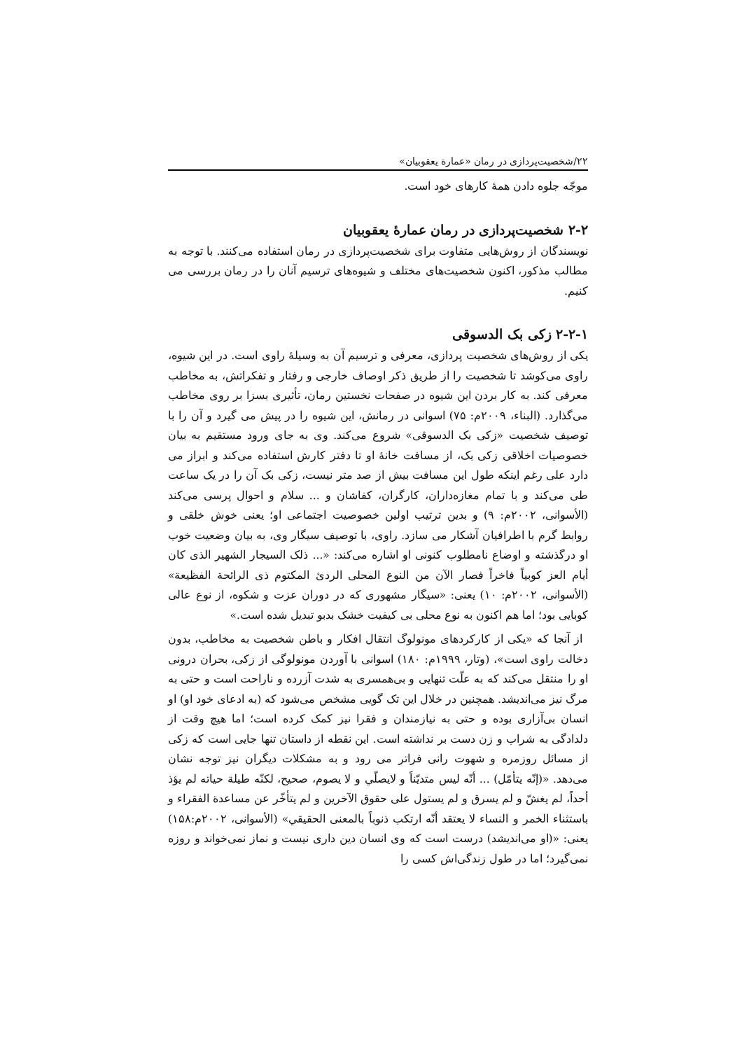۲۲/شخصیت‌پردازی در رمان «عمارة یعقوبیان»
موجّه جلوه دادن همهٔ کارهای خود است.
۲-۲ شخصیت‌پردازی در رمان عمارهٔ یعقوبیان
نویسندگان از روش‌هایی متفاوت برای شخصیت‌پردازی در رمان استفاده می‌کنند. با توجه به مطالب مذکور، اکنون شخصیت‌های مختلف و شیوه‌های ترسیم آنان را در رمان بررسی می کنیم.
۲-۲-۱ زکی بک الدسوقی
یکی از روش‌های شخصیت پردازی، معرفی و ترسیم آن به وسیلهٔ راوی است. در این شیوه، راوی می‌کوشد تا شخصیت را از طریق ذکر اوصاف خارجی و رفتار و تفکراتش، به مخاطب معرفی کند. به کار بردن این شیوه در صفحات نخستین رمان، تأثیری بسزا بر روی مخاطب می‌گذارد. (البناء، ۲۰۰۹م: ۷۵) اسوانی در رمانش، این شیوه را در پیش می گیرد و آن را با توصیف شخصیت «زکی بک الدسوقی» شروع می‌کند. وی به جای ورود مستقیم به بیان خصوصیات اخلاقی زکی بک، از مسافت خانهٔ او تا دفتر کارش استفاده می‌کند و ابراز می دارد علی رغم اینکه طول این مسافت بیش از صد متر نیست، زکی بک آن را در یک ساعت طی می‌کند و با تمام مغازه‌داران، کارگران، کفاشان و ... سلام و احوال پرسی می‌کند (الأسوانی، ۲۰۰۲م: ۹) و بدین ترتیب اولین خصوصیت اجتماعی او؛ یعنی خوش خلقی و روابط گرم با اطرافیان آشکار می سازد. راوی، با توصیف سیگار وی، به بیان وضعیت خوب او درگذشته و اوضاع نامطلوب کنونی او اشاره می‌کند: «... ذلک السیجار الشهیر الذی کان أیام العز کوبیاً فاخراً فصار الآن من النوع المحلی الردئ المکتوم ذی الرائحة الفظیعة» (الأسوانی، ۲۰۰۲م: ۱۰) یعنی: «سیگار مشهوری که در دوران عزت و شکوه، از نوع عالی کوبایی بود؛ اما هم اکنون به نوع محلی بی کیفیت خشک بدبو تبدیل شده است.»
از آنجا که «یکی از کارکردهای مونولوگ انتقال افکار و باطن شخصیت به مخاطب، بدون دخالت راوی است»، (وتار، ۱۹۹۹م: ۱۸۰) اسوانی با آوردن مونولوگی از زکی، بحران درونی او را منتقل می‌کند که به علّت تنهایی و بی‌همسری به شدت آزرده و ناراحت است و حتی به مرگ نیز می‌اندیشد. همچنین در خلال این تک گویی مشخص می‌شود که (به ادعای خود او) او انسان بی‌آزاری بوده و حتی به نیازمندان و فقرا نیز کمک کرده است؛ اما هیچ وقت از دلدادگی به شراب و زن دست بر نداشته است. این نقطه از داستان تنها جایی است که زکی از مسائل روزمره و شهوت رانی فراتر می رود و به مشکلات دیگران نیز توجه نشان می‌دهد. «(إنّه یتأمّل) ... أنّه لیس متدیّناً و لایصلّي و لا یصوم، صحیح، لکنّه طیلة حیاته لم یؤذ أحداً، لم یغشّ و لم یسرق و لم یستول علی حقوق الآخرین و لم یتأخّر عن مساعدة الفقراء و باستثناء الخمر و النساء لا یعتقد أنّه ارتکب ذنوباً بالمعنی الحقیقي» (الأسوانی، ۲۰۰۲م:۱۵۸) یعنی: «(او می‌اندیشد) درست است که وی انسان دین داری نیست و نماز نمی‌خواند و روزه نمی‌گیرد؛ اما در طول زندگی‌اش کسی را